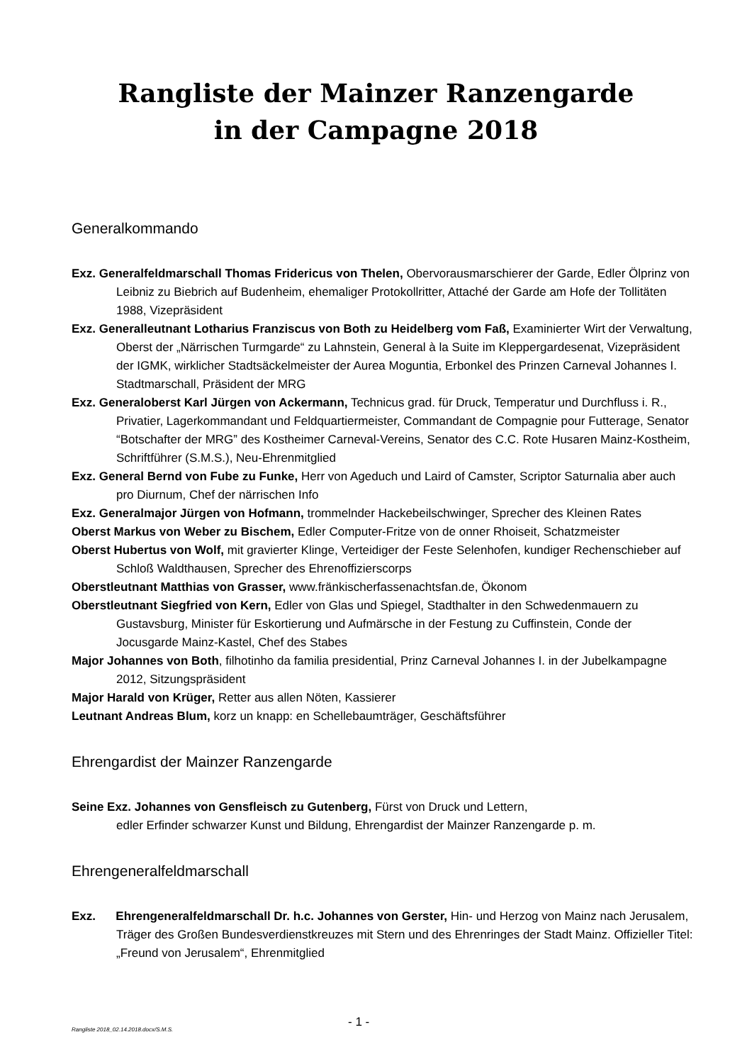Rangliste der Mainzer Ranzengarde
in der Campagne 2018
Generalkommando
Exz. Generalfeldmarschall Thomas Fridericus von Thelen, Obervorausmarschierer der Garde, Edler Ölprinz von Leibniz zu Biebrich auf Budenheim, ehemaliger Protokollritter, Attaché der Garde am Hofe der Tollitäten 1988, Vizepräsident
Exz. Generalleutnant Lotharius Franziscus von Both zu Heidelberg vom Faß, Examinierter Wirt der Verwaltung, Oberst der „Närrischen Turmgarde“ zu Lahnstein, General à la Suite im Kleppergardesenat, Vizepräsident der IGMK, wirklicher Stadtsäckelmeister der Aurea Moguntia, Erbonkel des Prinzen Carneval Johannes I. Stadtmarschall, Präsident der MRG
Exz. Generaloberst Karl Jürgen von Ackermann, Technicus grad. für Druck, Temperatur und Durchfluss i. R., Privatier, Lagerkommandant und Feldquartiermeister, Commandant de Compagnie pour Futterage, Senator “Botschafter der MRG” des Kostheimer Carneval-Vereins, Senator des C.C. Rote Husaren Mainz-Kostheim, Schriftführer (S.M.S.), Neu-Ehrenmitglied
Exz. General Bernd von Fube zu Funke, Herr von Ageduch und Laird of Camster, Scriptor Saturnalia aber auch pro Diurnum, Chef der närrischen Info
Exz. Generalmajor Jürgen von Hofmann, trommelnder Hackebeilschwinger, Sprecher des Kleinen Rates
Oberst Markus von Weber zu Bischem, Edler Computer-Fritze von de onner Rhoiseit, Schatzmeister
Oberst Hubertus von Wolf, mit gravierter Klinge, Verteidiger der Feste Selenhofen, kundiger Rechenschieber auf Schloß Waldthausen, Sprecher des Ehrenoffizierscorps
Oberstleutnant Matthias von Grasser, www.fränkischerfassenachtsfan.de, Ökonom
Oberstleutnant Siegfried von Kern, Edler von Glas und Spiegel, Stadthalter in den Schwedenmauern zu Gustavsburg, Minister für Eskortierung und Aufmärsche in der Festung zu Cuffinstein, Conde der Jocusgarde Mainz-Kastel, Chef des Stabes
Major Johannes von Both, filhotinho da familia presidential, Prinz Carneval Johannes I. in der Jubelkampagne 2012, Sitzungspräsident
Major Harald von Krüger, Retter aus allen Nöten, Kassierer
Leutnant Andreas Blum, korz un knapp: en Schellebaumträger, Geschäftsführer
Ehrengardist der Mainzer Ranzengarde
Seine Exz. Johannes von Gensfleisch zu Gutenberg, Fürst von Druck und Lettern,
edler Erfinder schwarzer Kunst und Bildung, Ehrengardist der Mainzer Ranzengarde p. m.
Ehrengeneralfeldmarschall
Exz. Ehrengeneralfeldmarschall Dr. h.c. Johannes von Gerster, Hin- und Herzog von Mainz nach Jerusalem, Träger des Großen Bundesverdienstkreuzes mit Stern und des Ehrenringes der Stadt Mainz. Offizieller Titel: „Freund von Jerusalem“, Ehrenmitglied
Rangliste 2018_02.14.2018.docx/S.M.S. - 1 -